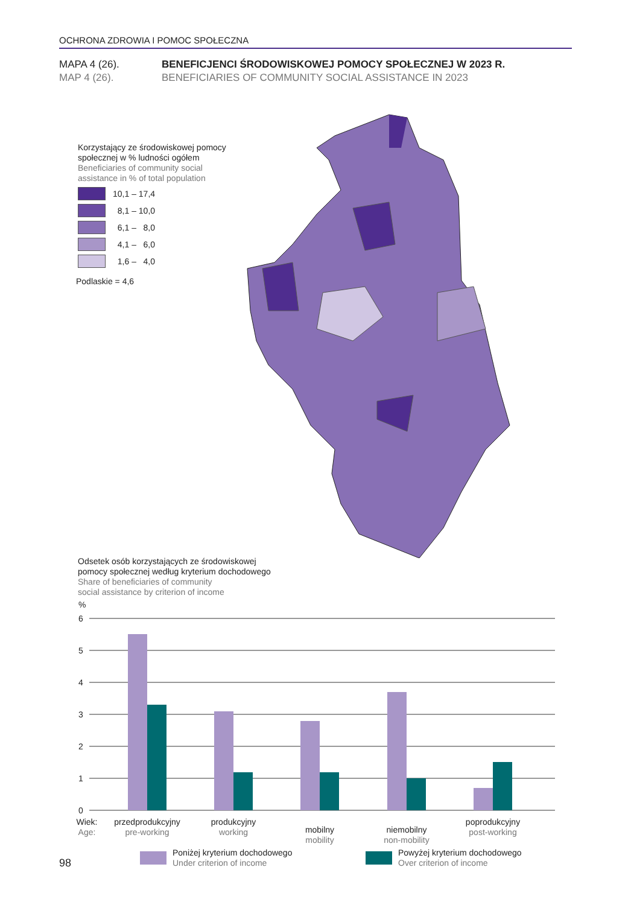OCHRONA ZDROWIA I POMOC SPOŁECZNA
MAPA 4 (26). BENEFICJENCI ŚRODOWISKOWEJ POMOCY SPOŁECZNEJ W 2023 R.
MAP 4 (26).
BENEFICIARIES OF COMMUNITY SOCIAL ASSISTANCE IN 2023
Korzystający ze środowiskowej pomocy
społecznej w % ludności ogółem
Beneficiaries of community social
assistance in % of total population
10,1 – 17,4
8,1 – 10,0
6,1 – 8,0
4,1 – 6,0
1,6 – 4,0
Podlaskie = 4,6
Odsetek osób korzystających ze środowiskowej
pomocy społecznej według kryterium dochodowego
Share of beneficiaries of community
social assistance by criterion of income
%
6
5
4
3
2
1
0
Wiek:
przedprodukcyjny
produkcyjny
mobilny
niemobilny
poprodukcyjny
Age:
pre-working
working
mobility
non-mobility
post-working
Poniżej kryterium dochodowego
Under criterion of income
Powyżej kryterium dochodowego
Over criterion of income
98